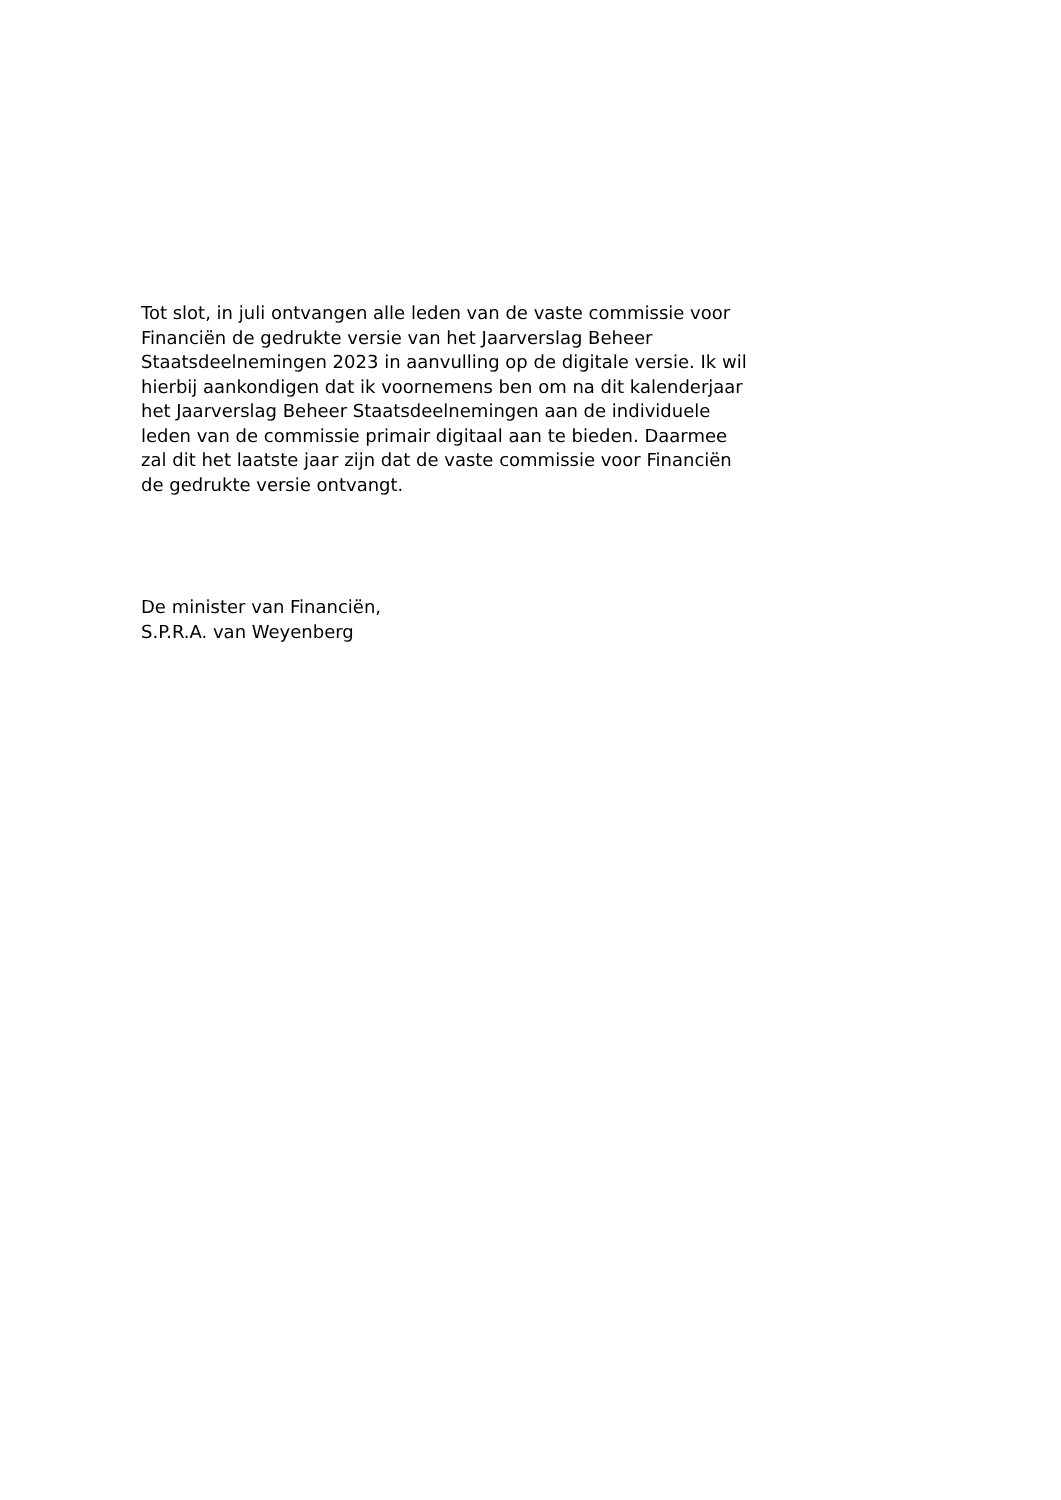Tot slot, in juli ontvangen alle leden van de vaste commissie voor
Financiën de gedrukte versie van het Jaarverslag Beheer
Staatsdeelnemingen 2023 in aanvulling op de digitale versie. Ik wil
hierbij aankondigen dat ik voornemens ben om na dit kalenderjaar
het Jaarverslag Beheer Staatsdeelnemingen aan de individuele
leden van de commissie primair digitaal aan te bieden. Daarmee
zal dit het laatste jaar zijn dat de vaste commissie voor Financiën
de gedrukte versie ontvangt.
De minister van Financiën,
S.P.R.A. van Weyenberg